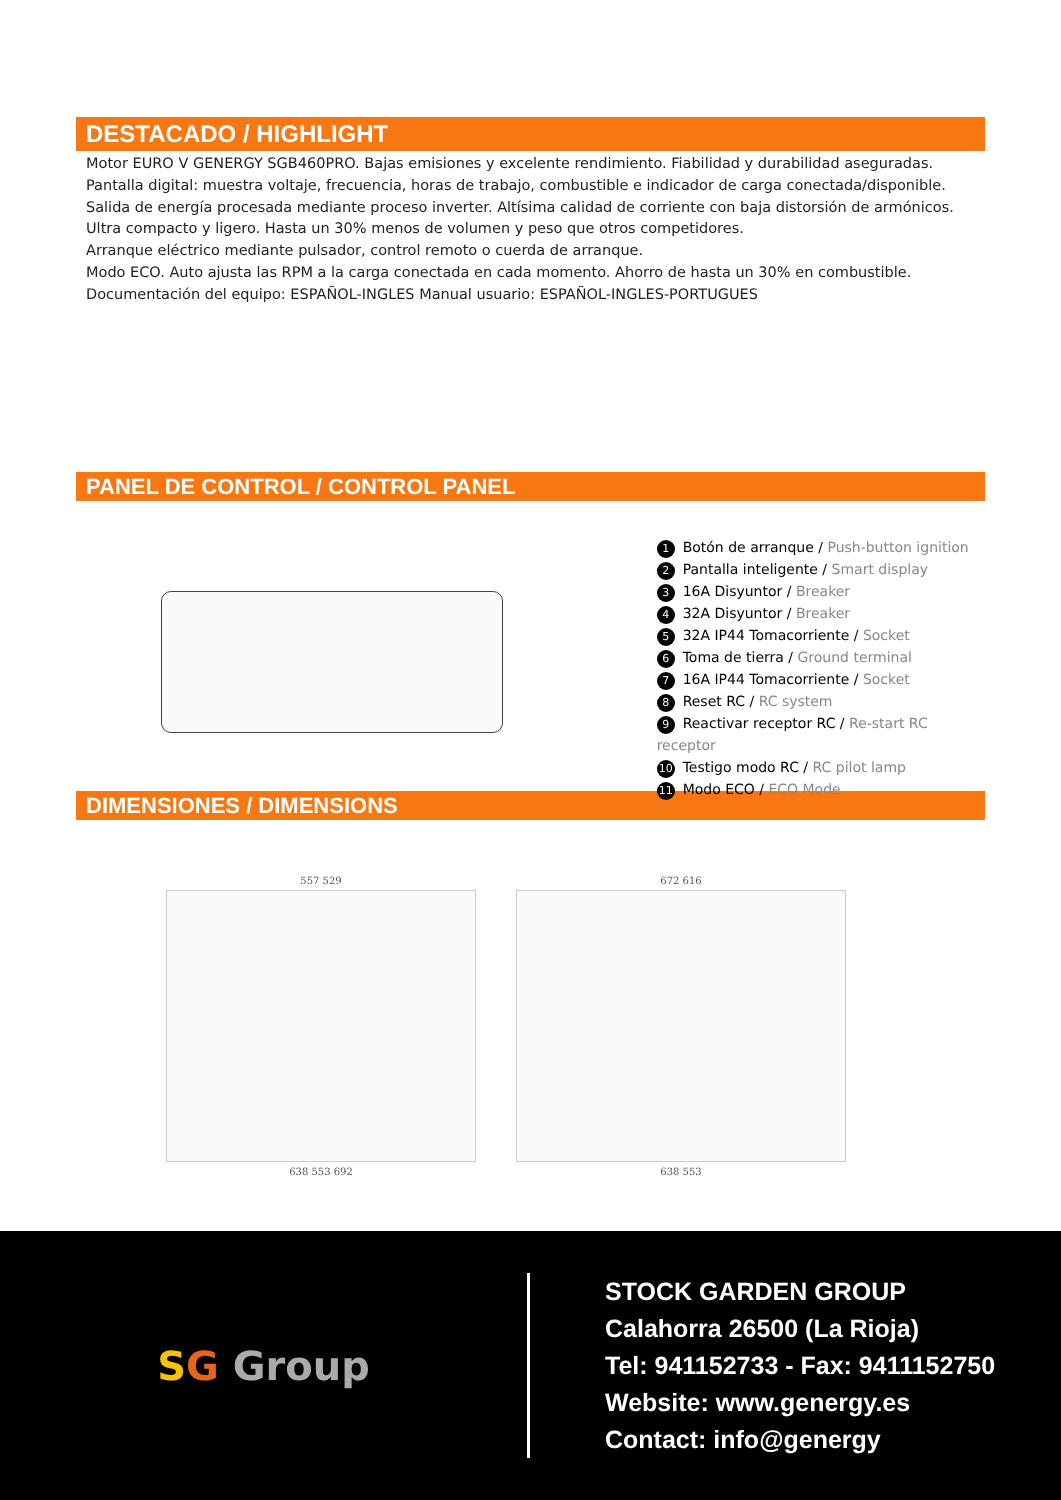DESTACADO / HIGHLIGHT
Motor EURO V GENERGY SGB460PRO. Bajas emisiones y excelente rendimiento. Fiabilidad y durabilidad aseguradas.
Pantalla digital: muestra voltaje, frecuencia, horas de trabajo, combustible e indicador de carga conectada/disponible.
Salida de energía procesada mediante proceso inverter. Altísima calidad de corriente con baja distorsión de armónicos.
Ultra compacto y ligero. Hasta un 30% menos de volumen y peso que otros competidores.
Arranque eléctrico mediante pulsador, control remoto o cuerda de arranque.
Modo ECO. Auto ajusta las RPM a la carga conectada en cada momento. Ahorro de hasta un 30% en combustible.
Documentación del equipo: ESPAÑOL-INGLES Manual usuario: ESPAÑOL-INGLES-PORTUGUES
PANEL DE CONTROL / CONTROL PANEL
1 Botón de arranque / Push-button ignition
2 Pantalla inteligente / Smart display
3 16A Disyuntor / Breaker
4 32A Disyuntor / Breaker
5 32A IP44 Tomacorriente / Socket
6 Toma de tierra / Ground terminal
7 16A IP44 Tomacorriente / Socket
8 Reset RC / RC system
9 Reactivar receptor RC / Re-start RC receptor
10 Testigo modo RC / RC pilot lamp
11 Modo ECO / ECO Mode
DIMENSIONES / DIMENSIONS
557 529
638 553 692
672 616
638 553
SG Group
STOCK GARDEN GROUP
Calahorra 26500 (La Rioja)
Tel: 941152733 - Fax: 9411152750
Website: www.genergy.es
Contact: info@genergy